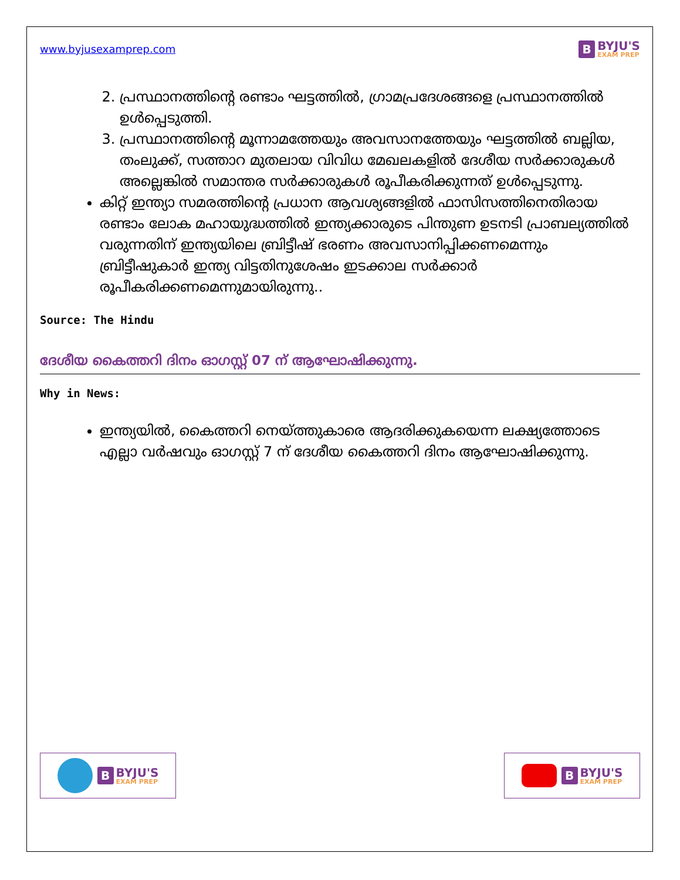www.byjusexamprep.com
B BYJU'S
EXAM PREP
2. പ്രസ്ഥാനത്തിന്റെ രണ്ടാം ഘട്ടത്തിൽ, ഗ്രാമപ്രദേശങ്ങളെ പ്രസ്ഥാനത്തിൽ ഉൾപ്പെടുത്തി.
3. പ്രസ്ഥാനത്തിന്റെ മൂന്നാമത്തേയും അവസാനത്തേയും ഘട്ടത്തിൽ ബല്ലിയ, തംലുക്ക്, സത്താറ മുതലായ വിവിധ മേഖലകളിൽ ദേശീയ സർക്കാരുകൾ അല്ലെങ്കിൽ സമാന്തര സർക്കാരുകൾ രൂപീകരിക്കുന്നത് ഉൾപ്പെടുന്നു.
കിറ്റ് ഇന്ത്യാ സമരത്തിന്റെ പ്രധാന ആവശ്യങ്ങളിൽ ഫാസിസത്തിനെതിരായ രണ്ടാം ലോക മഹായുദ്ധത്തിൽ ഇന്ത്യക്കാരുടെ പിന്തുണ ഉടനടി പ്രാബല്യത്തിൽ വരുന്നതിന് ഇന്ത്യയിലെ ബ്രിട്ടീഷ് ഭരണം അവസാനിപ്പിക്കണമെന്നും ബ്രിട്ടീഷുകാർ ഇന്ത്യ വിട്ടതിനുശേഷം ഇടക്കാല സർക്കാർ രൂപീകരിക്കണമെന്നുമായിരുന്നു..
Source: The Hindu
ദേശീയ കൈത്തറി ദിനം ഓഗസ്റ്റ് 07 ന് ആഘോഷിക്കുന്നു.
Why in News:
ഇന്ത്യയിൽ, കൈത്തറി നെയ്ത്തുകാരെ ആദരിക്കുകയെന്ന ലക്ഷ്യത്തോടെ എല്ലാ വർഷവും ഓഗസ്റ്റ് 7 ന് ദേശീയ കൈത്തറി ദിനം ആഘോഷിക്കുന്നു.
B BYJU'S
EXAM PREP
B BYJU'S
EXAM PREP